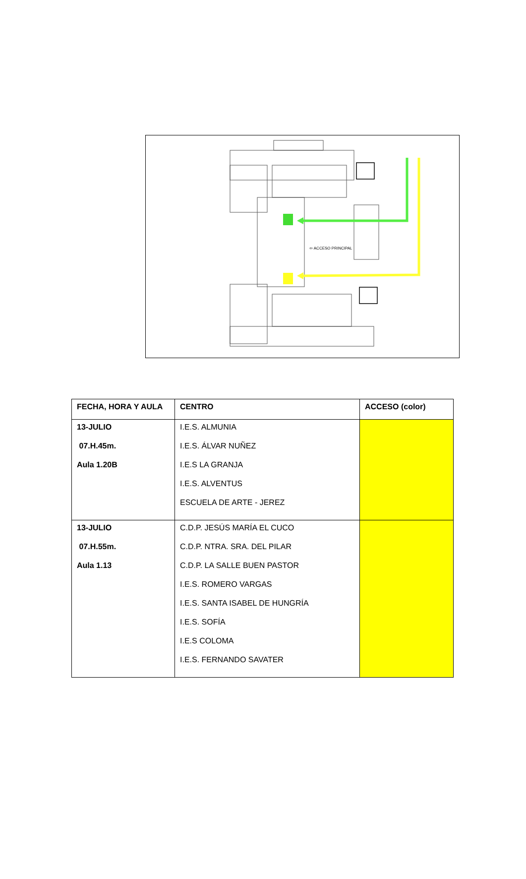⇦ ACCESO PRINCIPAL
| FECHA, HORA Y AULA | CENTRO | ACCESO (color) |
| --- | --- | --- |
| 13-JULIO 07.H.45m. Aula 1.20B | I.E.S. ALMUNIA I.E.S. ÁLVAR NUÑEZ I.E.S LA GRANJA I.E.S. ALVENTUS ESCUELA DE ARTE - JEREZ | |
| 13-JULIO 07.H.55m. Aula 1.13 | C.D.P. JESÚS MARÍA EL CUCO C.D.P. NTRA. SRA. DEL PILAR C.D.P. LA SALLE BUEN PASTOR I.E.S. ROMERO VARGAS I.E.S. SANTA ISABEL DE HUNGRÍA I.E.S. SOFÍA I.E.S COLOMA I.E.S. FERNANDO SAVATER | |